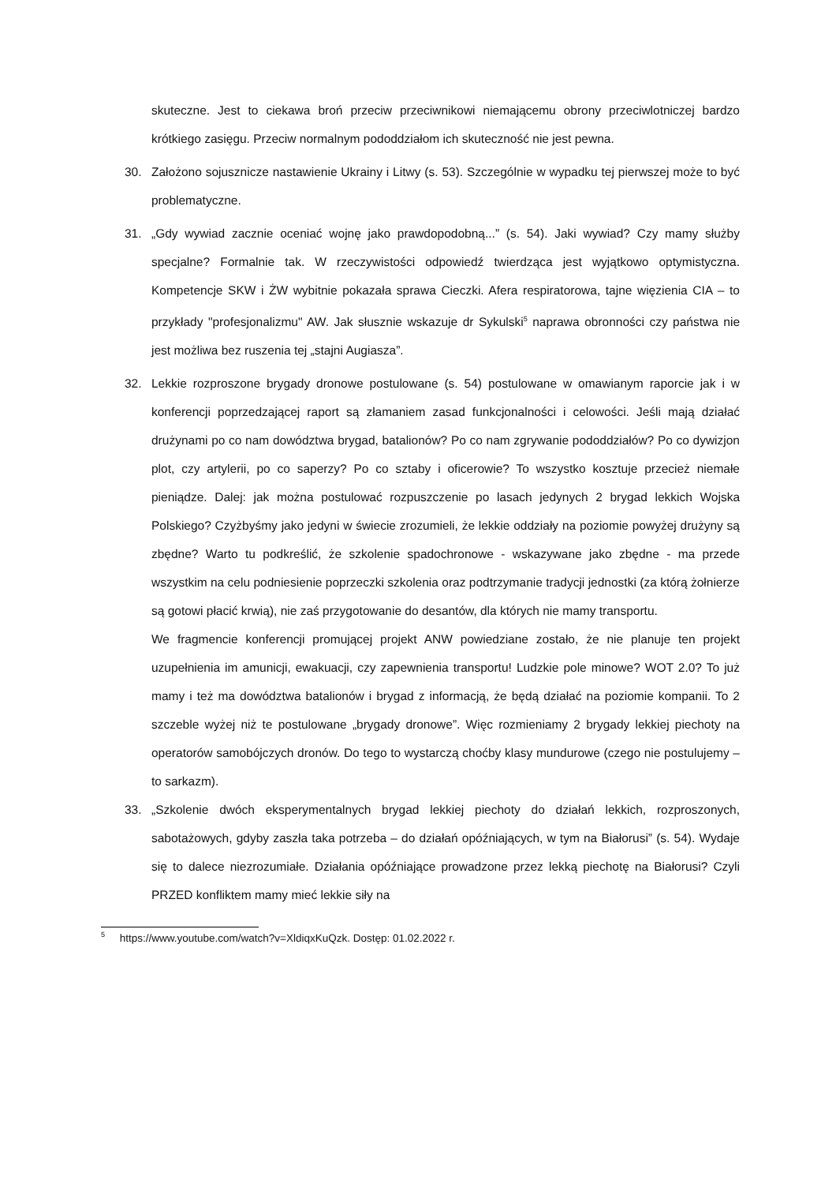skuteczne. Jest to ciekawa broń przeciw przeciwnikowi niemającemu obrony przeciwlotniczej bardzo krótkiego zasięgu. Przeciw normalnym pododdziałom ich skuteczność nie jest pewna.
30. Założono sojusznicze nastawienie Ukrainy i Litwy (s. 53). Szczególnie w wypadku tej pierwszej może to być problematyczne.
31. „Gdy wywiad zacznie oceniać wojnę jako prawdopodobną...” (s. 54). Jaki wywiad? Czy mamy służby specjalne? Formalnie tak. W rzeczywistości odpowiedź twierdząca jest wyjątkowo optymistyczna. Kompetencje SKW i ŻW wybitnie pokazała sprawa Cieczki. Afera respiratorowa, tajne więzienia CIA – to przykłady "profesjonalizmu" AW. Jak słusznie wskazuje dr Sykulski<sup>5</sup> naprawa obronności czy państwa nie jest możliwa bez ruszenia tej „stajni Augiasza”.
32. Lekkie rozproszone brygady dronowe postulowane (s. 54) postulowane w omawianym raporcie jak i w konferencji poprzedzającej raport są złamaniem zasad funkcjonalności i celowości. Jeśli mają działać drużynami po co nam dowództwa brygad, batalionów? Po co nam zgrywanie pododdziałów? Po co dywizjon plot, czy artylerii, po co saperzy? Po co sztaby i oficerowie? To wszystko kosztuje przecież niemałe pieniądze. Dalej: jak można postulować rozpuszczenie po lasach jedynych 2 brygad lekkich Wojska Polskiego? Czyżbyśmy jako jedyni w świecie zrozumieli, że lekkie oddziały na poziomie powyżej drużyny są zbędne? Warto tu podkreślić, że szkolenie spadochronowe - wskazywane jako zbędne - ma przede wszystkim na celu podniesienie poprzeczki szkolenia oraz podtrzymanie tradycji jednostki (za którą żołnierze są gotowi płacić krwią), nie zaś przygotowanie do desantów, dla których nie mamy transportu.
We fragmencie konferencji promującej projekt ANW powiedziane zostało, że nie planuje ten projekt uzupełnienia im amunicji, ewakuacji, czy zapewnienia transportu! Ludzkie pole minowe? WOT 2.0? To już mamy i też ma dowództwa batalionów i brygad z informacją, że będą działać na poziomie kompanii. To 2 szczeble wyżej niż te postulowane „brygady dronowe”. Więc rozmieniamy 2 brygady lekkiej piechoty na operatorów samobójczych dronów. Do tego to wystarczą choćby klasy mundurowe (czego nie postulujemy – to sarkazm).
33. „Szkolenie dwóch eksperymentalnych brygad lekkiej piechoty do działań lekkich, rozproszonych, sabotażowych, gdyby zaszła taka potrzeba – do działań opóźniających, w tym na Białorusi” (s. 54). Wydaje się to dalece niezrozumiałe. Działania opóźniające prowadzone przez lekką piechotę na Białorusi? Czyli PRZED konfliktem mamy mieć lekkie siły na
<sup>5</sup> https://www.youtube.com/watch?v=XldiqxKuQzk. Dostęp: 01.02.2022 r.